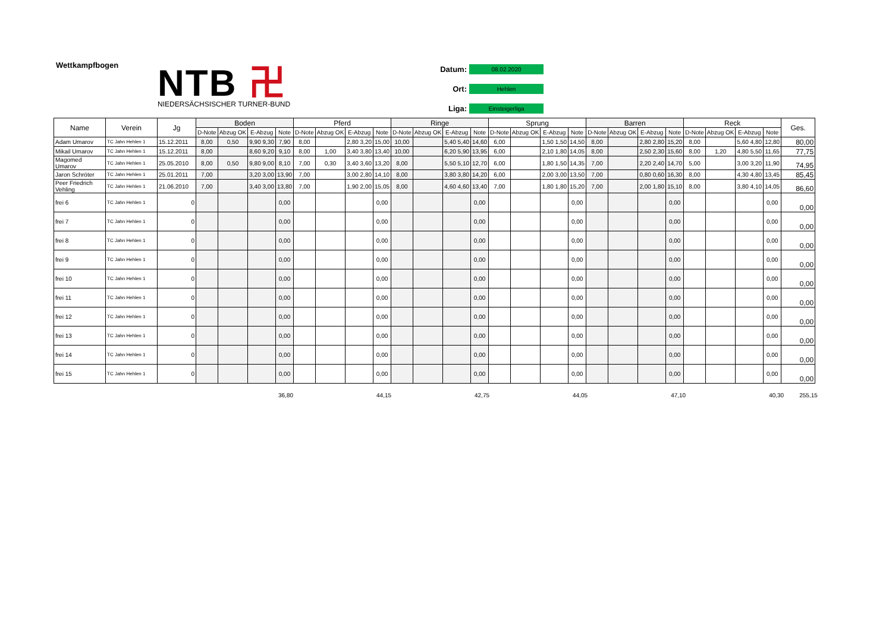Wettkampfbogen
NTB 卍
NIEDERSÄCHSISCHER TURNER-BUND
Datum: 08.02.2020
Ort: Hehlen
Liga: Einsteigerliga
| Name | Verein | Jg | Boden | | | | Pferd | | | | Ringe | | | | Sprung | | | | Barren | | | | Reck | | | | Ges. |
| --- | --- | --- | --- | --- | --- | --- | --- | --- | --- | --- | --- | --- | --- | --- | --- | --- | --- | --- | --- | --- | --- | --- | --- | --- | --- | --- | --- |
| | | | D-Note | Abzug OK | E-Abzug | Note | D-Note | Abzug OK | E-Abzug | Note | D-Note | Abzug OK | E-Abzug | Note | D-Note | Abzug OK | E-Abzug | Note | D-Note | Abzug OK | E-Abzug | Note | D-Note | Abzug OK | E-Abzug | Note | |
| Adam Umarov | TC Jahn Hehlen 1 | 15.12.2011 | 8,00 | 0,50 | 9,90 9,30 | 7,90 | 8,00 | | 2,80 3,20 | 15,00 | 10,00 | | 5,40 5,40 | 14,60 | 6,00 | | 1,50 1,50 | 14,50 | 8,00 | | 2,80 2,80 | 15,20 | 8,00 | | 5,60 4,80 | 12,80 | 80,00 |
| Mikail Umarov | TC Jahn Hehlen 1 | 15.12.2011 | 8,00 | | 8,60 9,20 | 9,10 | 8,00 | 1,00 | 3,40 3,80 | 13,40 | 10,00 | | 6,20 5,90 | 13,95 | 6,00 | | 2,10 1,80 | 14,05 | 8,00 | | 2,50 2,30 | 15,60 | 8,00 | 1,20 | 4,80 5,50 | 11,65 | 77,75 |
| Magomed Umarov | TC Jahn Hehlen 1 | 25.05.2010 | 8,00 | 0,50 | 9,80 9,00 | 8,10 | 7,00 | 0,30 | 3,40 3,60 | 13,20 | 8,00 | | 5,50 5,10 | 12,70 | 6,00 | | 1,80 1,50 | 14,35 | 7,00 | | 2,20 2,40 | 14,70 | 5,00 | | 3,00 3,20 | 11,90 | 74,95 |
| Jaron Schröter | TC Jahn Hehlen 1 | 25.01.2011 | 7,00 | | 3,20 3,00 | 13,90 | 7,00 | | 3,00 2,80 | 14,10 | 8,00 | | 3,80 3,80 | 14,20 | 6,00 | | 2,00 3,00 | 13,50 | 7,00 | | 0,80 0,60 | 16,30 | 8,00 | | 4,30 4,80 | 13,45 | 85,45 |
| Peer Friedrich Vehling | TC Jahn Hehlen 1 | 21.06.2010 | 7,00 | | 3,40 3,00 | 13,80 | 7,00 | | 1,90 2,00 | 15,05 | 8,00 | | 4,60 4,60 | 13,40 | 7,00 | | 1,80 1,80 | 15,20 | 7,00 | | 2,00 1,80 | 15,10 | 8,00 | | 3,80 4,10 | 14,05 | 86,60 |
| frei 6 | TC Jahn Hehlen 1 | 0 | | | | 0,00 | | | | 0,00 | | | | 0,00 | | | | 0,00 | | | | 0,00 | | | | 0,00 | 0,00 |
| frei 7 | TC Jahn Hehlen 1 | 0 | | | | 0,00 | | | | 0,00 | | | | 0,00 | | | | 0,00 | | | | 0,00 | | | | 0,00 | 0,00 |
| frei 8 | TC Jahn Hehlen 1 | 0 | | | | 0,00 | | | | 0,00 | | | | 0,00 | | | | 0,00 | | | | 0,00 | | | | 0,00 | 0,00 |
| frei 9 | TC Jahn Hehlen 1 | 0 | | | | 0,00 | | | | 0,00 | | | | 0,00 | | | | 0,00 | | | | 0,00 | | | | 0,00 | 0,00 |
| frei 10 | TC Jahn Hehlen 1 | 0 | | | | 0,00 | | | | 0,00 | | | | 0,00 | | | | 0,00 | | | | 0,00 | | | | 0,00 | 0,00 |
| frei 11 | TC Jahn Hehlen 1 | 0 | | | | 0,00 | | | | 0,00 | | | | 0,00 | | | | 0,00 | | | | 0,00 | | | | 0,00 | 0,00 |
| frei 12 | TC Jahn Hehlen 1 | 0 | | | | 0,00 | | | | 0,00 | | | | 0,00 | | | | 0,00 | | | | 0,00 | | | | 0,00 | 0,00 |
| frei 13 | TC Jahn Hehlen 1 | 0 | | | | 0,00 | | | | 0,00 | | | | 0,00 | | | | 0,00 | | | | 0,00 | | | | 0,00 | 0,00 |
| frei 14 | TC Jahn Hehlen 1 | 0 | | | | 0,00 | | | | 0,00 | | | | 0,00 | | | | 0,00 | | | | 0,00 | | | | 0,00 | 0,00 |
| frei 15 | TC Jahn Hehlen 1 | 0 | | | | 0,00 | | | | 0,00 | | | | 0,00 | | | | 0,00 | | | | 0,00 | | | | 0,00 | 0,00 |
36,80 44,15 42,75 44,05 47,10 40,30 255,15